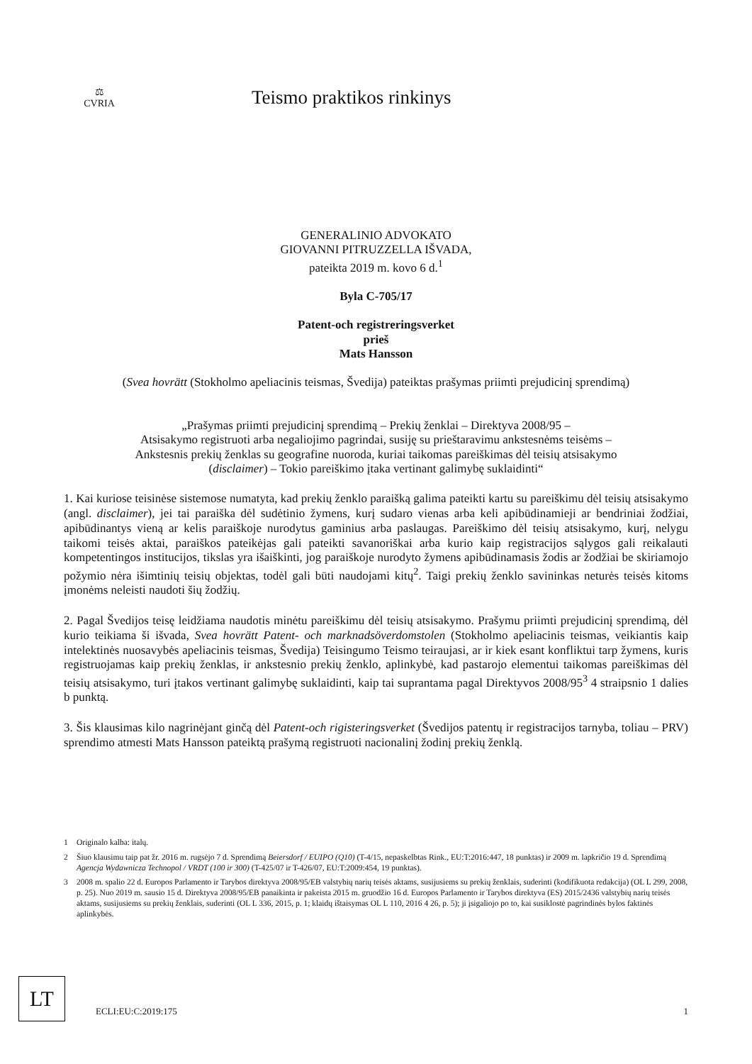⚖
CVRIA
Teismo praktikos rinkinys
GENERALINIO ADVOKATO
GIOVANNI PITRUZZELLA IŠVADA,
pateikta 2019 m. kovo 6 d.<sup>1</sup>
Byla C-705/17
Patent-och registreringsverket
prieš
Mats Hansson
(Svea hovrätt (Stokholmo apeliacinis teismas, Švedija) pateiktas prašymas priimti prejudicinį sprendimą)
„Prašymas priimti prejudicinį sprendimą – Prekių ženklai – Direktyva 2008/95 –
Atsisakymo registruoti arba negaliojimo pagrindai, susiję su prieštaravimu ankstesnėms teisėms –
Ankstesnis prekių ženklas su geografine nuoroda, kuriai taikomas pareiškimas dėl teisių atsisakymo
(disclaimer) – Tokio pareiškimo įtaka vertinant galimybę suklaidinti“
1. Kai kuriose teisinėse sistemose numatyta, kad prekių ženklo paraišką galima pateikti kartu su pareiškimu dėl teisių atsisakymo (angl. disclaimer), jei tai paraiška dėl sudėtinio žymens, kurį sudaro vienas arba keli apibūdinamieji ar bendriniai žodžiai, apibūdinantys vieną ar kelis paraiškoje nurodytus gaminius arba paslaugas. Pareiškimo dėl teisių atsisakymo, kurį, nelygu taikomi teisės aktai, paraiškos pateikėjas gali pateikti savanoriškai arba kurio kaip registracijos sąlygos gali reikalauti kompetentingos institucijos, tikslas yra išaiškinti, jog paraiškoje nurodyto žymens apibūdinamasis žodis ar žodžiai be skiriamojo požymio nėra išimtinių teisių objektas, todėl gali būti naudojami kitų<sup>2</sup>. Taigi prekių ženklo savininkas neturės teisės kitoms įmonėms neleisti naudoti šių žodžių.
2. Pagal Švedijos teisę leidžiama naudotis minėtu pareiškimu dėl teisių atsisakymo. Prašymu priimti prejudicinį sprendimą, dėl kurio teikiama ši išvada, Svea hovrätt Patent- och marknadsöverdomstolen (Stokholmo apeliacinis teismas, veikiantis kaip intelektinės nuosavybės apeliacinis teismas, Švedija) Teisingumo Teismo teiraujasi, ar ir kiek esant konfliktui tarp žymens, kuris registruojamas kaip prekių ženklas, ir ankstesnio prekių ženklo, aplinkybė, kad pastarojo elementui taikomas pareiškimas dėl teisių atsisakymo, turi įtakos vertinant galimybę suklaidinti, kaip tai suprantama pagal Direktyvos 2008/95<sup>3</sup> 4 straipsnio 1 dalies b punktą.
3. Šis klausimas kilo nagrinėjant ginčą dėl Patent-och rigisteringsverket (Švedijos patentų ir registracijos tarnyba, toliau – PRV) sprendimo atmesti Mats Hansson pateiktą prašymą registruoti nacionalinį žodinį prekių ženklą.
1 Originalo kalba: italų.
2 Šiuo klausimu taip pat žr. 2016 m. rugsėjo 7 d. Sprendimą Beiersdorf / EUIPO (Q10) (T-4/15, nepaskelbtas Rink., EU:T:2016:447, 18 punktas) ir 2009 m. lapkričio 19 d. Sprendimą Agencja Wydawnicza Technopol / VRDT (100 ir 300) (T-425/07 ir T-426/07, EU:T:2009:454, 19 punktas).
3 2008 m. spalio 22 d. Europos Parlamento ir Tarybos direktyva 2008/95/EB valstybių narių teisės aktams, susijusiems su prekių ženklais, suderinti (kodifikuota redakcija) (OL L 299, 2008, p. 25). Nuo 2019 m. sausio 15 d. Direktyva 2008/95/EB panaikinta ir pakeista 2015 m. gruodžio 16 d. Europos Parlamento ir Tarybos direktyva (ES) 2015/2436 valstybių narių teisės aktams, susijusiems su prekių ženklais, suderinti (OL L 336, 2015, p. 1; klaidų ištaisymas OL L 110, 2016 4 26, p. 5); ji įsigaliojo po to, kai susiklostė pagrindinės bylos faktinės aplinkybės.
LT
ECLI:EU:C:2019:175 1